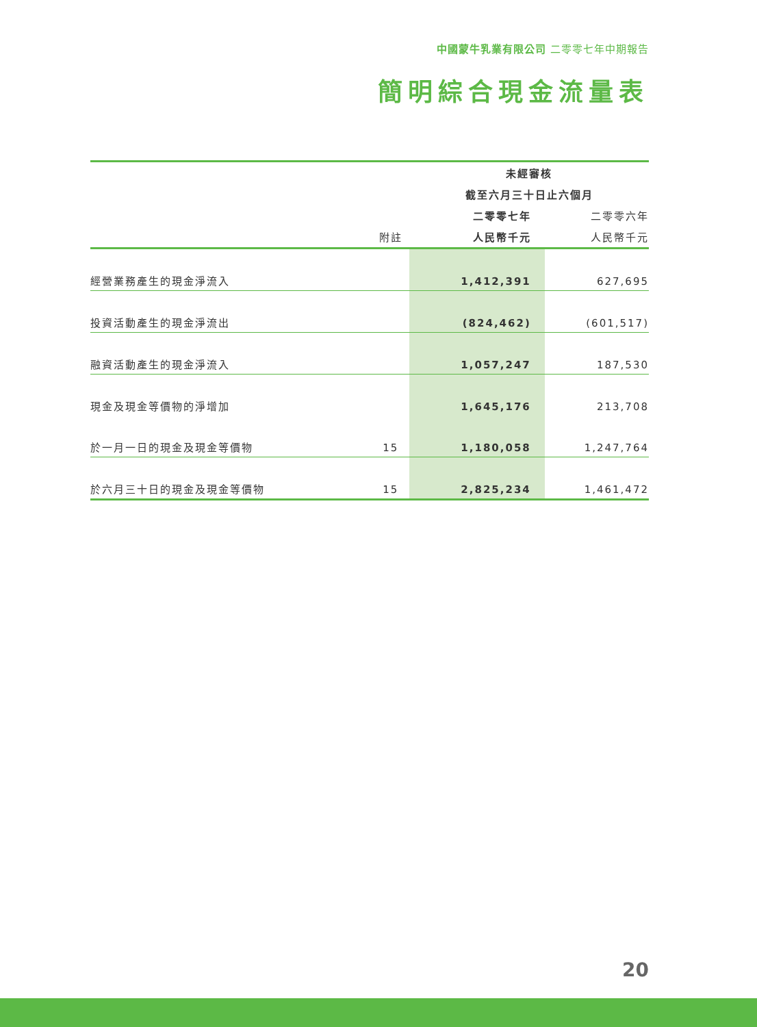中國蒙牛乳業有限公司 二零零七年中期報告
簡明綜合現金流量表
| | | 未經審核 | |
| --- | --- | --- | --- |
| | | 截至六月三十日止六個月 | |
| | | 二零零七年 | 二零零六年 |
| | 附註 | 人民幣千元 | 人民幣千元 |
| 經營業務產生的現金淨流入 | | 1,412,391 | 627,695 |
| 投資活動產生的現金淨流出 | | (824,462) | (601,517) |
| 融資活動產生的現金淨流入 | | 1,057,247 | 187,530 |
| 現金及現金等價物的淨增加 | | 1,645,176 | 213,708 |
| 於一月一日的現金及現金等價物 | 15 | 1,180,058 | 1,247,764 |
| 於六月三十日的現金及現金等價物 | 15 | 2,825,234 | 1,461,472 |
20